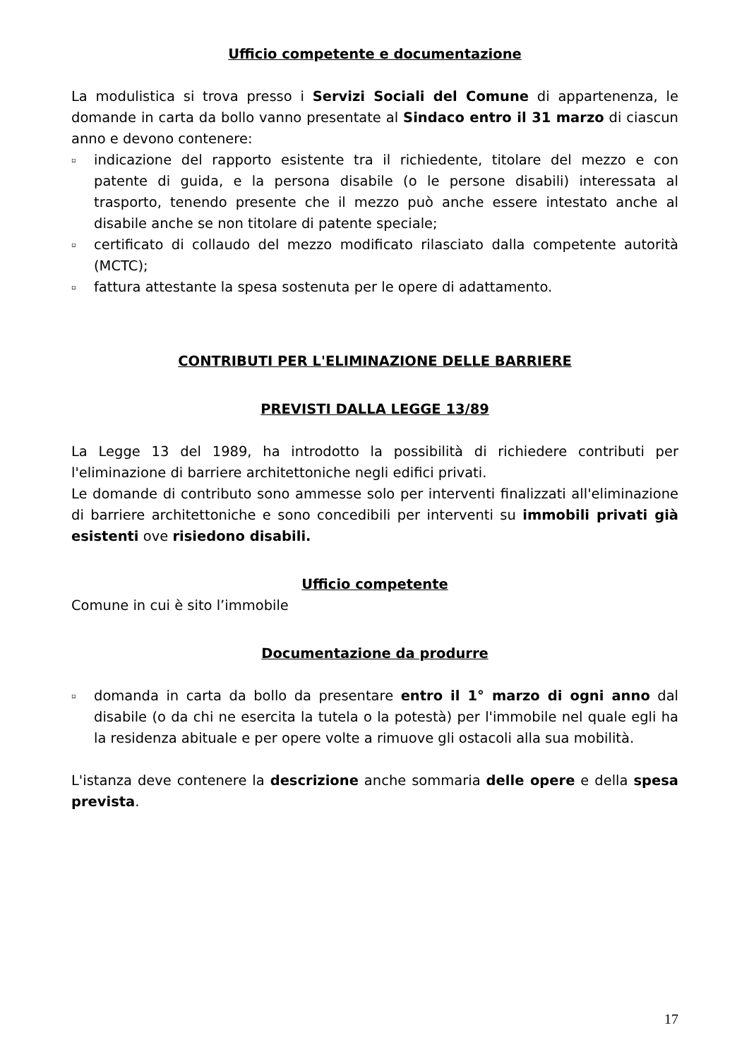Ufficio competente e documentazione
La modulistica si trova presso i Servizi Sociali del Comune di appartenenza, le domande in carta da bollo vanno presentate al Sindaco entro il 31 marzo di ciascun anno e devono contenere:
▫ indicazione del rapporto esistente tra il richiedente, titolare del mezzo e con patente di guida, e la persona disabile (o le persone disabili) interessata al trasporto, tenendo presente che il mezzo può anche essere intestato anche al disabile anche se non titolare di patente speciale;
▫ certificato di collaudo del mezzo modificato rilasciato dalla competente autorità (MCTC);
▫ fattura attestante la spesa sostenuta per le opere di adattamento.
CONTRIBUTI PER L'ELIMINAZIONE DELLE BARRIERE
PREVISTI DALLA LEGGE 13/89
La Legge 13 del 1989, ha introdotto la possibilità di richiedere contributi per l'eliminazione di barriere architettoniche negli edifici privati.
Le domande di contributo sono ammesse solo per interventi finalizzati all'eliminazione di barriere architettoniche e sono concedibili per interventi su immobili privati già esistenti ove risiedono disabili.
Ufficio competente
Comune in cui è sito l’immobile
Documentazione da produrre
▫ domanda in carta da bollo da presentare entro il 1° marzo di ogni anno dal disabile (o da chi ne esercita la tutela o la potestà) per l'immobile nel quale egli ha la residenza abituale e per opere volte a rimuove gli ostacoli alla sua mobilità.
L'istanza deve contenere la descrizione anche sommaria delle opere e della spesa prevista.
17